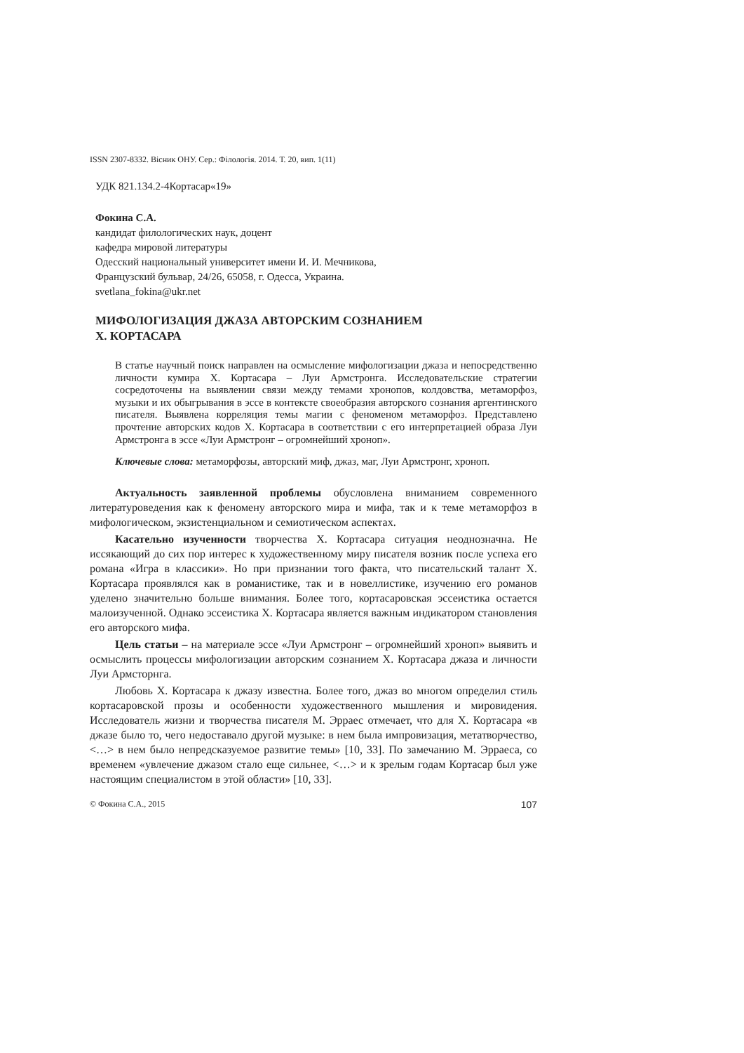ISSN 2307-8332. Вісник ОНУ. Сер.: Філологія. 2014. Т. 20, вип. 1(11)
УДК 821.134.2-4Кортасар«19»
Фокина С.А.
кандидат филологических наук, доцент
кафедра мировой литературы
Одесский национальный университет имени И. И. Мечникова,
Французский бульвар, 24/26, 65058, г. Одесса, Украина.
svetlana_fokina@ukr.net
МИФОЛОГИЗАЦИЯ ДЖАЗА АВТОРСКИМ СОЗНАНИЕМ
Х. КОРТАСАРА
В статье научный поиск направлен на осмысление мифологизации джаза и непосредственно личности кумира Х. Кортасара – Луи Армстронга. Исследовательские стратегии сосредоточены на выявлении связи между темами хронопов, колдовства, метаморфоз, музыки и их обыгрывания в эссе в контексте своеобразия авторского сознания аргентинского писателя. Выявлена корреляция темы магии с феноменом метаморфоз. Представлено прочтение авторских кодов Х. Кортасара в соответствии с его интерпретацией образа Луи Армстронга в эссе «Луи Армстронг – огромнейший хроноп».
Ключевые слова: метаморфозы, авторский миф, джаз, маг, Луи Армстронг, хроноп.
Актуальность заявленной проблемы обусловлена вниманием современного литературоведения как к феномену авторского мира и мифа, так и к теме метаморфоз в мифологическом, экзистенциальном и семиотическом аспектах.
Касательно изученности творчества Х. Кортасара ситуация неоднозначна. Не иссякающий до сих пор интерес к художественному миру писателя возник после успеха его романа «Игра в классики». Но при признании того факта, что писательский талант Х. Кортасара проявлялся как в романистике, так и в новеллистике, изучению его романов уделено значительно больше внимания. Более того, кортасаровская эссеистика остается малоизученной. Однако эссеистика Х. Кортасара является важным индикатором становления его авторского мифа.
Цель статьи – на материале эссе «Луи Армстронг – огромнейший хроноп» выявить и осмыслить процессы мифологизации авторским сознанием Х. Кортасара джаза и личности Луи Армсторнга.
Любовь Х. Кортасара к джазу известна. Более того, джаз во многом определил стиль кортасаровской прозы и особенности художественного мышления и мировидения. Исследователь жизни и творчества писателя М. Эрраес отмечает, что для Х. Кортасара «в джазе было то, чего недоставало другой музыке: в нем была импровизация, метатворчество, <…> в нем было непредсказуемое развитие темы» [10, 33]. По замечанию М. Эрраеса, со временем «увлечение джазом стало еще сильнее, <…> и к зрелым годам Кортасар был уже настоящим специалистом в этой области» [10, 33].
© Фокина С.А., 2015 107